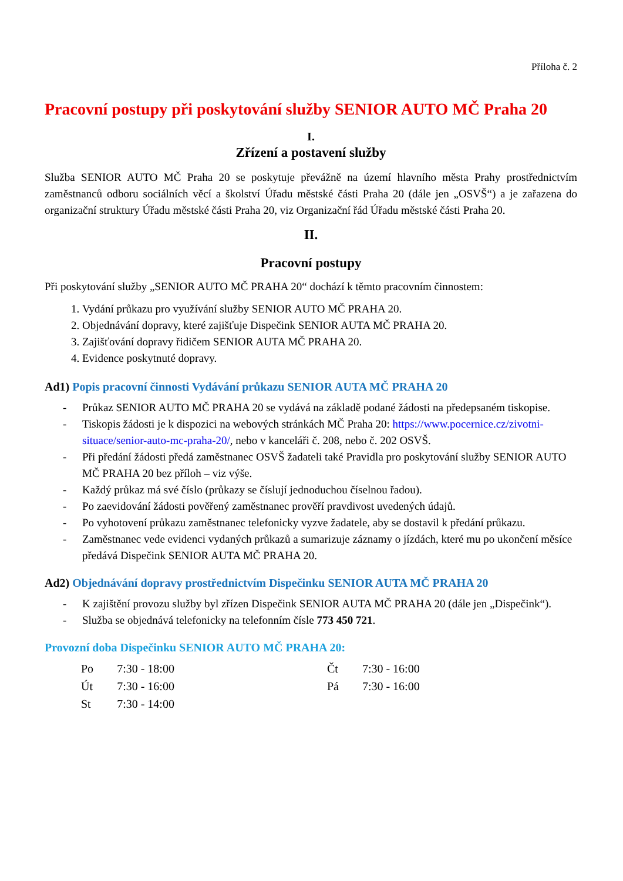Příloha č. 2
Pracovní postupy při poskytování služby SENIOR AUTO MČ Praha 20
I.
Zřízení a postavení služby
Služba SENIOR AUTO MČ Praha 20 se poskytuje převážně na území hlavního města Prahy prostřednictvím zaměstnanců odboru sociálních věcí a školství Úřadu městské části Praha 20 (dále jen „OSVŠ“) a je zařazena do organizační struktury Úřadu městské části Praha 20, viz Organizační řád Úřadu městské části Praha 20.
II.
Pracovní postupy
Při poskytování služby „SENIOR AUTO MČ PRAHA 20“ dochází k těmto pracovním činnostem:
1. Vydání průkazu pro využívání služby SENIOR AUTO MČ PRAHA 20.
2. Objednávání dopravy, které zajišťuje Dispečink SENIOR AUTA MČ PRAHA 20.
3. Zajišťování dopravy řidičem SENIOR AUTA MČ PRAHA 20.
4. Evidence poskytnuté dopravy.
Ad1) Popis pracovní činnosti Vydávání průkazu SENIOR AUTA MČ PRAHA 20
- Průkaz SENIOR AUTO MČ PRAHA 20 se vydává na základě podané žádosti na předepsaném tiskopise.
- Tiskopis žádosti je k dispozici na webových stránkách MČ Praha 20: https://www.pocernice.cz/zivotni-situace/senior-auto-mc-praha-20/, nebo v kanceláři č. 208, nebo č. 202 OSVŠ.
- Při předání žádosti předá zaměstnanec OSVŠ žadateli také Pravidla pro poskytování služby SENIOR AUTO MČ PRAHA 20 bez příloh – viz výše.
- Každý průkaz má své číslo (průkazy se číslují jednoduchou číselnou řadou).
- Po zaevidování žádosti pověřený zaměstnanec prověří pravdivost uvedených údajů.
- Po vyhotovení průkazu zaměstnanec telefonicky vyzve žadatele, aby se dostavil k předání průkazu.
- Zaměstnanec vede evidenci vydaných průkazů a sumarizuje záznamy o jízdách, které mu po ukončení měsíce předává Dispečink SENIOR AUTA MČ PRAHA 20.
Ad2) Objednávání dopravy prostřednictvím Dispečinku SENIOR AUTA MČ PRAHA 20
- K zajištění provozu služby byl zřízen Dispečink SENIOR AUTA MČ PRAHA 20 (dále jen „Dispečink“).
- Služba se objednává telefonicky na telefonním čísle 773 450 721.
Provozní doba Dispečinku SENIOR AUTO MČ PRAHA 20:
| Po | 7:30 - 18:00 | Čt | 7:30 - 16:00 |
| Út | 7:30 - 16:00 | Pá | 7:30 - 16:00 |
| St | 7:30 - 14:00 | | |